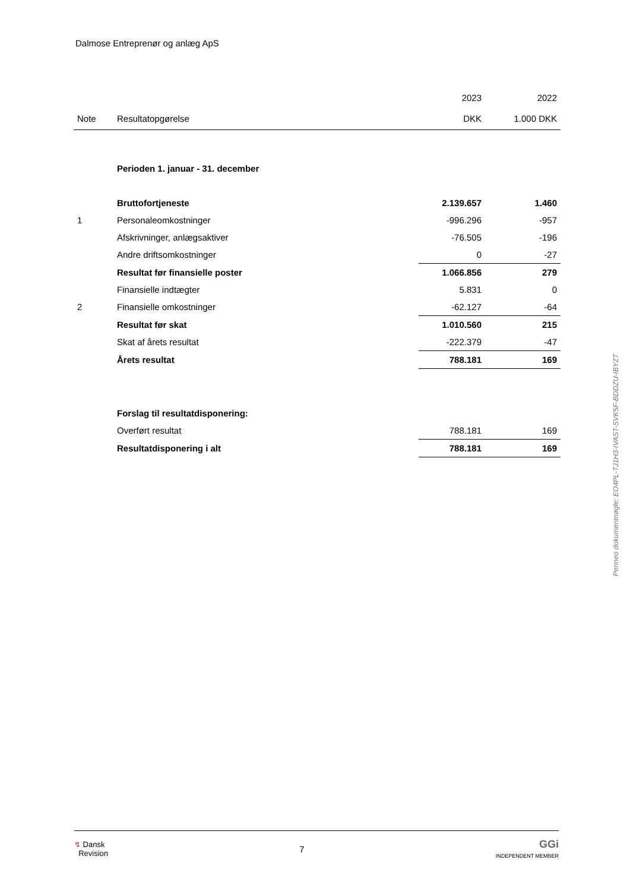Dalmose Entreprenør og anlæg ApS
| | | 2023 | 2022 |
| --- | --- | --- | --- |
| Note | Resultatopgørelse | DKK | 1.000 DKK |
| | Perioden 1. januar - 31. december | | |
| | Bruttofortjeneste | 2.139.657 | 1.460 |
| 1 | Personaleomkostninger | -996.296 | -957 |
| | Afskrivninger, anlægsaktiver | -76.505 | -196 |
| | Andre driftsomkostninger | 0 | -27 |
| | Resultat før finansielle poster | 1.066.856 | 279 |
| | Finansielle indtægter | 5.831 | 0 |
| 2 | Finansielle omkostninger | -62.127 | -64 |
| | Resultat før skat | 1.010.560 | 215 |
| | Skat af årets resultat | -222.379 | -47 |
| | Årets resultat | 788.181 | 169 |
| | Forslag til resultatdisponering: | | |
| | Overført resultat | 788.181 | 169 |
| | Resultatdisponering i alt | 788.181 | 169 |
Penneo dokumentnøgle: EO4PL-TJ1H3-IVAST-SVK5F-BDDZU-IBYZT
↯ Dansk
Revision
7
GGi
INDEPENDENT MEMBER